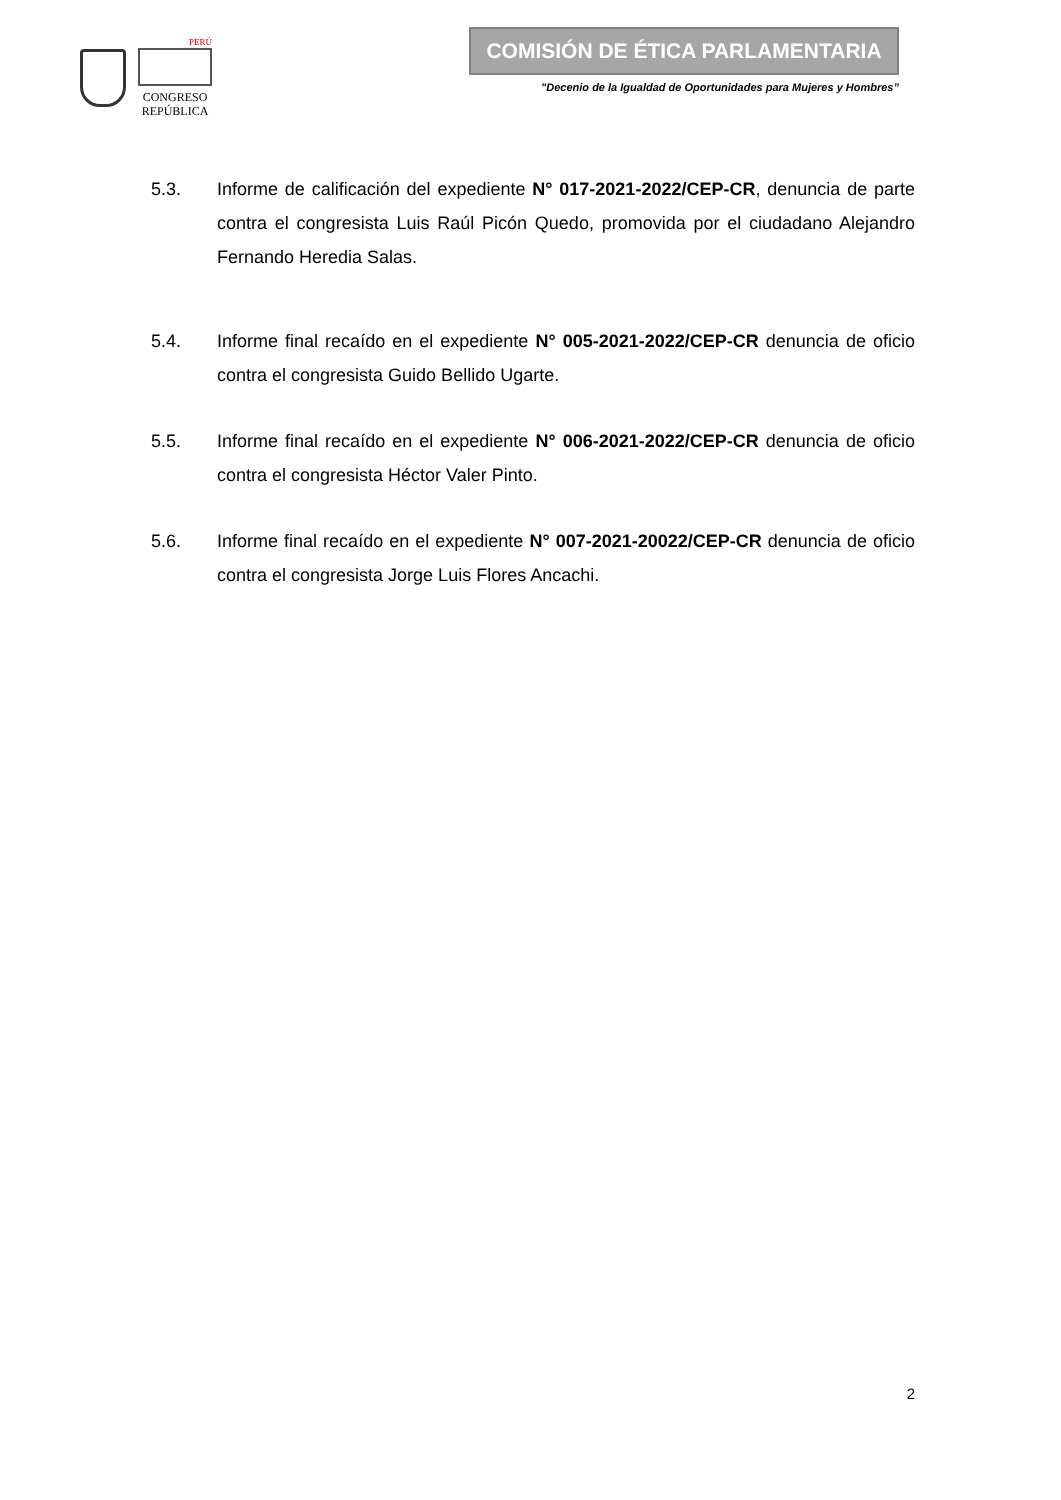PERÚ
CONGRESO
REPÚBLICA
COMISIÓN DE ÉTICA PARLAMENTARIA
"Decenio de la Igualdad de Oportunidades para Mujeres y Hombres”
5.3. Informe de calificación del expediente N° 017-2021-2022/CEP-CR, denuncia de parte contra el congresista Luis Raúl Picón Quedo, promovida por el ciudadano Alejandro Fernando Heredia Salas.
5.4. Informe final recaído en el expediente N° 005-2021-2022/CEP-CR denuncia de oficio contra el congresista Guido Bellido Ugarte.
5.5. Informe final recaído en el expediente N° 006-2021-2022/CEP-CR denuncia de oficio contra el congresista Héctor Valer Pinto.
5.6. Informe final recaído en el expediente N° 007-2021-20022/CEP-CR denuncia de oficio contra el congresista Jorge Luis Flores Ancachi.
2